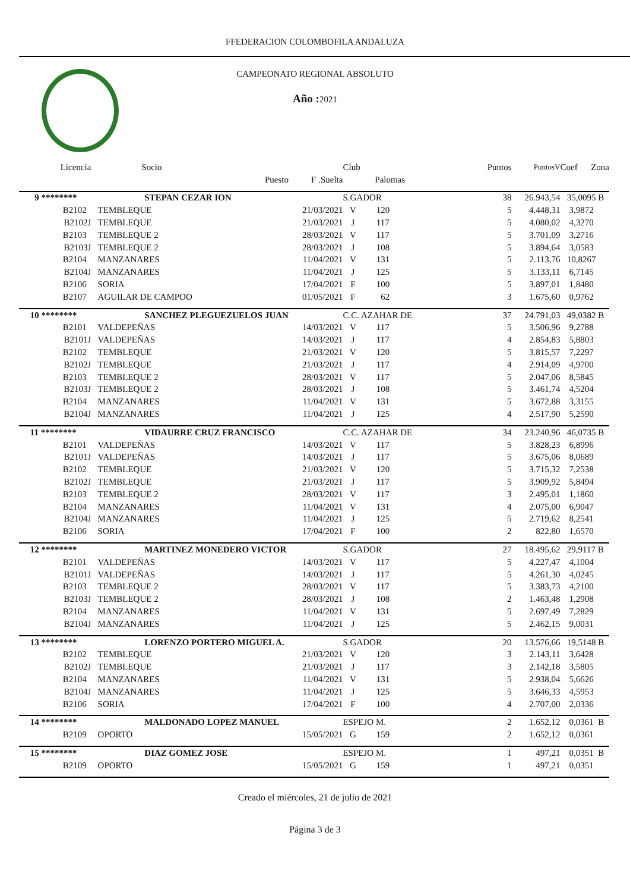FFEDERACION COLOMBOFILA ANDALUZA
CAMPEONATO REGIONAL ABSOLUTO
Año : 2021
| Licencia | Socio | | Club | | Puntos | PuntosV | Coef Zona |
| --- | --- | --- | --- | --- | --- | --- | --- |
| | Puesto | F .Suelta | | Palomas | | | |
| 9 ******** | STEPAN CEZAR ION | | S.GADOR | | 38 | 26.943,54 | 35,0095 B |
| B2102 | TEMBLEQUE | 21/03/2021 | V | 120 | 5 | 4.448,31 | 3,9872 |
| B2102J | TEMBLEQUE | 21/03/2021 | J | 117 | 5 | 4.080,02 | 4,3270 |
| B2103 | TEMBLEQUE 2 | 28/03/2021 | V | 117 | 5 | 3.701,09 | 3,2716 |
| B2103J | TEMBLEQUE 2 | 28/03/2021 | J | 108 | 5 | 3.894,64 | 3,0583 |
| B2104 | MANZANARES | 11/04/2021 | V | 131 | 5 | 2.113,76 | 10,8267 |
| B2104J | MANZANARES | 11/04/2021 | J | 125 | 5 | 3.133,11 | 6,7145 |
| B2106 | SORIA | 17/04/2021 | F | 100 | 5 | 3.897,01 | 1,8480 |
| B2107 | AGUILAR DE CAMPOO | 01/05/2021 | F | 62 | 3 | 1.675,60 | 0,9762 |
| 10 ******** | SANCHEZ PLEGUEZUELOS JUAN | | C.C. AZAHAR DE | | 37 | 24.791,03 | 49,0382 B |
| B2101 | VALDEPEÑAS | 14/03/2021 | V | 117 | 5 | 3.506,96 | 9,2788 |
| B2101J | VALDEPEÑAS | 14/03/2021 | J | 117 | 4 | 2.854,83 | 5,8803 |
| B2102 | TEMBLEQUE | 21/03/2021 | V | 120 | 5 | 3.815,57 | 7,2297 |
| B2102J | TEMBLEQUE | 21/03/2021 | J | 117 | 4 | 2.914,09 | 4,9700 |
| B2103 | TEMBLEQUE 2 | 28/03/2021 | V | 117 | 5 | 2.047,06 | 8,5845 |
| B2103J | TEMBLEQUE 2 | 28/03/2021 | J | 108 | 5 | 3.461,74 | 4,5204 |
| B2104 | MANZANARES | 11/04/2021 | V | 131 | 5 | 3.672,88 | 3,3155 |
| B2104J | MANZANARES | 11/04/2021 | J | 125 | 4 | 2.517,90 | 5,2590 |
| 11 ******** | VIDAURRE CRUZ FRANCISCO | | C.C. AZAHAR DE | | 34 | 23.240,96 | 46,0735 B |
| B2101 | VALDEPEÑAS | 14/03/2021 | V | 117 | 5 | 3.828,23 | 6,8996 |
| B2101J | VALDEPEÑAS | 14/03/2021 | J | 117 | 5 | 3.675,06 | 8,0689 |
| B2102 | TEMBLEQUE | 21/03/2021 | V | 120 | 5 | 3.715,32 | 7,2538 |
| B2102J | TEMBLEQUE | 21/03/2021 | J | 117 | 5 | 3.909,92 | 5,8494 |
| B2103 | TEMBLEQUE 2 | 28/03/2021 | V | 117 | 3 | 2.495,01 | 1,1860 |
| B2104 | MANZANARES | 11/04/2021 | V | 131 | 4 | 2.075,00 | 6,9047 |
| B2104J | MANZANARES | 11/04/2021 | J | 125 | 5 | 2.719,62 | 8,2541 |
| B2106 | SORIA | 17/04/2021 | F | 100 | 2 | 822,80 | 1,6570 |
| 12 ******** | MARTINEZ MONEDERO VICTOR | | S.GADOR | | 27 | 18.495,62 | 29,9117 B |
| B2101 | VALDEPEÑAS | 14/03/2021 | V | 117 | 5 | 4.227,47 | 4,1004 |
| B2101J | VALDEPEÑAS | 14/03/2021 | J | 117 | 5 | 4.261,30 | 4,0245 |
| B2103 | TEMBLEQUE 2 | 28/03/2021 | V | 117 | 5 | 3.383,73 | 4,2100 |
| B2103J | TEMBLEQUE 2 | 28/03/2021 | J | 108 | 2 | 1.463,48 | 1,2908 |
| B2104 | MANZANARES | 11/04/2021 | V | 131 | 5 | 2.697,49 | 7,2829 |
| B2104J | MANZANARES | 11/04/2021 | J | 125 | 5 | 2.462,15 | 9,0031 |
| 13 ******** | LORENZO PORTERO MIGUEL A. | | S.GADOR | | 20 | 13.576,66 | 19,5148 B |
| B2102 | TEMBLEQUE | 21/03/2021 | V | 120 | 3 | 2.143,11 | 3,6428 |
| B2102J | TEMBLEQUE | 21/03/2021 | J | 117 | 3 | 2.142,18 | 3,5805 |
| B2104 | MANZANARES | 11/04/2021 | V | 131 | 5 | 2.938,04 | 5,6626 |
| B2104J | MANZANARES | 11/04/2021 | J | 125 | 5 | 3.646,33 | 4,5953 |
| B2106 | SORIA | 17/04/2021 | F | 100 | 4 | 2.707,00 | 2,0336 |
| 14 ******** | MALDONADO LOPEZ MANUEL | | ESPEJO M. | | 2 | 1.652,12 | 0,0361 B |
| B2109 | OPORTO | 15/05/2021 | G | 159 | 2 | 1.652,12 | 0,0361 |
| 15 ******** | DIAZ GOMEZ JOSE | | ESPEJO M. | | 1 | 497,21 | 0,0351 B |
| B2109 | OPORTO | 15/05/2021 | G | 159 | 1 | 497,21 | 0,0351 |
Creado el miércoles, 21 de julio de 2021
Página 3 de 3